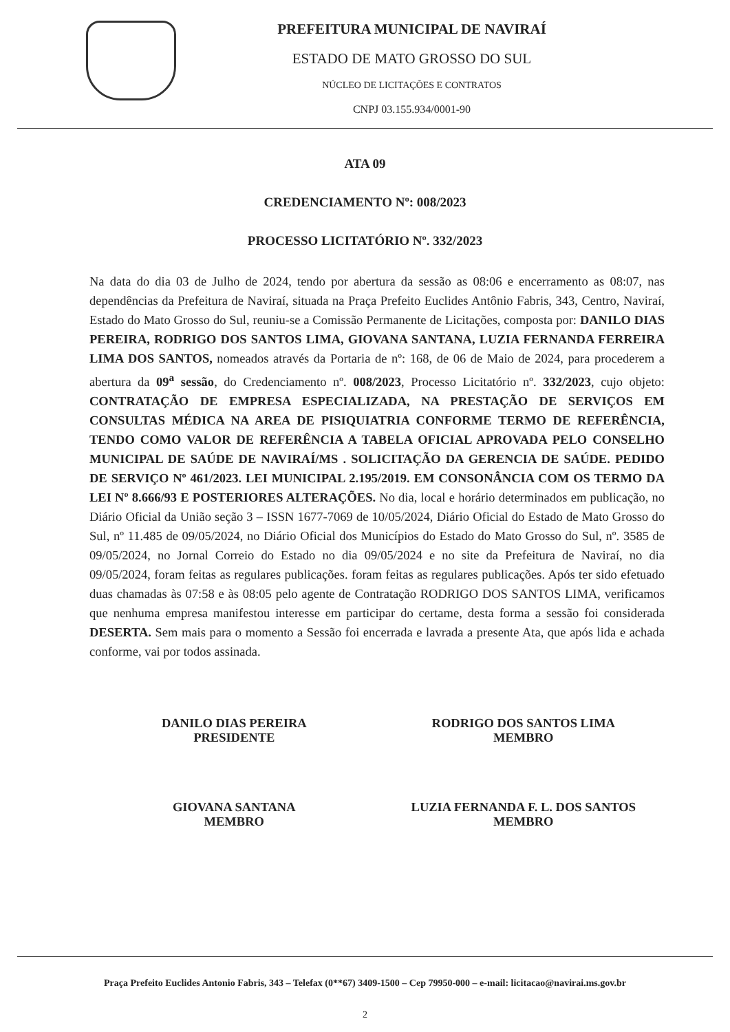PREFEITURA MUNICIPAL DE NAVIRAÍ
ESTADO DE MATO GROSSO DO SUL
NÚCLEO DE LICITAÇÕES E CONTRATOS
CNPJ 03.155.934/0001-90
ATA 09
CREDENCIAMENTO Nº: 008/2023
PROCESSO LICITATÓRIO Nº. 332/2023
Na data do dia 03 de Julho de 2024, tendo por abertura da sessão as 08:06 e encerramento as 08:07, nas dependências da Prefeitura de Naviraí, situada na Praça Prefeito Euclides Antônio Fabris, 343, Centro, Naviraí, Estado do Mato Grosso do Sul, reuniu-se a Comissão Permanente de Licitações, composta por: DANILO DIAS PEREIRA, RODRIGO DOS SANTOS LIMA, GIOVANA SANTANA, LUZIA FERNANDA FERREIRA LIMA DOS SANTOS, nomeados através da Portaria de nº: 168, de 06 de Maio de 2024, para procederem a abertura da 09<sup>a</sup> sessão, do Credenciamento nº. 008/2023, Processo Licitatório nº. 332/2023, cujo objeto: CONTRATAÇÃO DE EMPRESA ESPECIALIZADA, NA PRESTAÇÃO DE SERVIÇOS EM CONSULTAS MÉDICA NA AREA DE PISIQUIATRIA CONFORME TERMO DE REFERÊNCIA, TENDO COMO VALOR DE REFERÊNCIA A TABELA OFICIAL APROVADA PELO CONSELHO MUNICIPAL DE SAÚDE DE NAVIRAÍ/MS . SOLICITAÇÃO DA GERENCIA DE SAÚDE. PEDIDO DE SERVIÇO Nº 461/2023. LEI MUNICIPAL 2.195/2019. EM CONSONÂNCIA COM OS TERMO DA LEI Nº 8.666/93 E POSTERIORES ALTERAÇÕES. No dia, local e horário determinados em publicação, no Diário Oficial da União seção 3 – ISSN 1677-7069 de 10/05/2024, Diário Oficial do Estado de Mato Grosso do Sul, nº 11.485 de 09/05/2024, no Diário Oficial dos Municípios do Estado do Mato Grosso do Sul, nº. 3585 de 09/05/2024, no Jornal Correio do Estado no dia 09/05/2024 e no site da Prefeitura de Naviraí, no dia 09/05/2024, foram feitas as regulares publicações. foram feitas as regulares publicações. Após ter sido efetuado duas chamadas às 07:58 e às 08:05 pelo agente de Contratação RODRIGO DOS SANTOS LIMA, verificamos que nenhuma empresa manifestou interesse em participar do certame, desta forma a sessão foi considerada DESERTA. Sem mais para o momento a Sessão foi encerrada e lavrada a presente Ata, que após lida e achada conforme, vai por todos assinada.
DANILO DIAS PEREIRA
PRESIDENTE
RODRIGO DOS SANTOS LIMA
MEMBRO
GIOVANA SANTANA
MEMBRO
LUZIA FERNANDA F. L. DOS SANTOS
MEMBRO
Praça Prefeito Euclides Antonio Fabris, 343 – Telefax (0**67) 3409-1500 – Cep 79950-000 – e-mail: licitacao@navirai.ms.gov.br
2